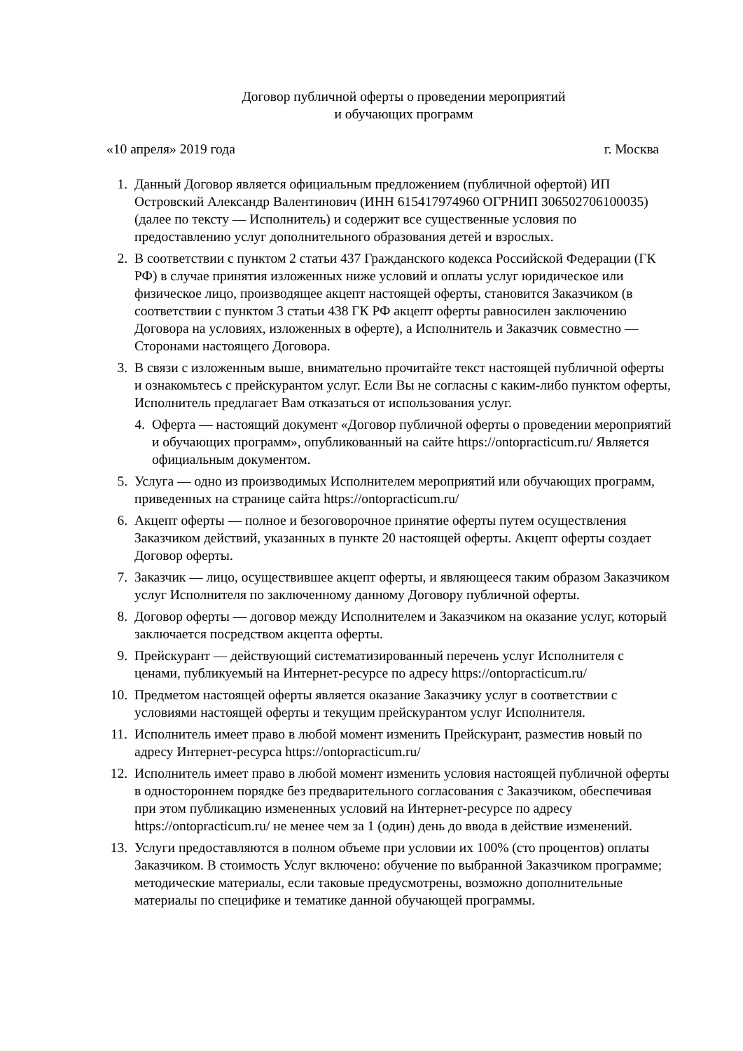Договор публичной оферты о проведении мероприятий
и обучающих программ
«10 апреля» 2019 года г. Москва
1. Данный Договор является официальным предложением (публичной офертой) ИП Островский Александр Валентинович (ИНН 615417974960 ОГРНИП 306502706100035) (далее по тексту — Исполнитель) и содержит все существенные условия по предоставлению услуг дополнительного образования детей и взрослых.
2. В соответствии с пунктом 2 статьи 437 Гражданского кодекса Российской Федерации (ГК РФ) в случае принятия изложенных ниже условий и оплаты услуг юридическое или физическое лицо, производящее акцепт настоящей оферты, становится Заказчиком (в соответствии с пунктом 3 статьи 438 ГК РФ акцепт оферты равносилен заключению Договора на условиях, изложенных в оферте), а Исполнитель и Заказчик совместно — Сторонами настоящего Договора.
3. В связи с изложенным выше, внимательно прочитайте текст настоящей публичной оферты и ознакомьтесь с прейскурантом услуг. Если Вы не согласны с каким-либо пунктом оферты, Исполнитель предлагает Вам отказаться от использования услуг.
4. Оферта — настоящий документ «Договор публичной оферты о проведении мероприятий и обучающих программ», опубликованный на сайте https://ontopracticum.ru/ Является официальным документом.
5. Услуга — одно из производимых Исполнителем мероприятий или обучающих программ, приведенных на странице сайта https://ontopracticum.ru/
6. Акцепт оферты — полное и безоговорочное принятие оферты путем осуществления Заказчиком действий, указанных в пункте 20 настоящей оферты. Акцепт оферты создает Договор оферты.
7. Заказчик — лицо, осуществившее акцепт оферты, и являющееся таким образом Заказчиком услуг Исполнителя по заключенному данному Договору публичной оферты.
8. Договор оферты — договор между Исполнителем и Заказчиком на оказание услуг, который заключается посредством акцепта оферты.
9. Прейскурант — действующий систематизированный перечень услуг Исполнителя с ценами, публикуемый на Интернет-ресурсе по адресу https://ontopracticum.ru/
10. Предметом настоящей оферты является оказание Заказчику услуг в соответствии с условиями настоящей оферты и текущим прейскурантом услуг Исполнителя.
11. Исполнитель имеет право в любой момент изменить Прейскурант, разместив новый по адресу Интернет-ресурса https://ontopracticum.ru/
12. Исполнитель имеет право в любой момент изменить условия настоящей публичной оферты в одностороннем порядке без предварительного согласования с Заказчиком, обеспечивая при этом публикацию измененных условий на Интернет-ресурсе по адресу https://ontopracticum.ru/ не менее чем за 1 (один) день до ввода в действие изменений.
13. Услуги предоставляются в полном объеме при условии их 100% (сто процентов) оплаты Заказчиком. В стоимость Услуг включено: обучение по выбранной Заказчиком программе; методические материалы, если таковые предусмотрены, возможно дополнительные материалы по специфике и тематике данной обучающей программы.